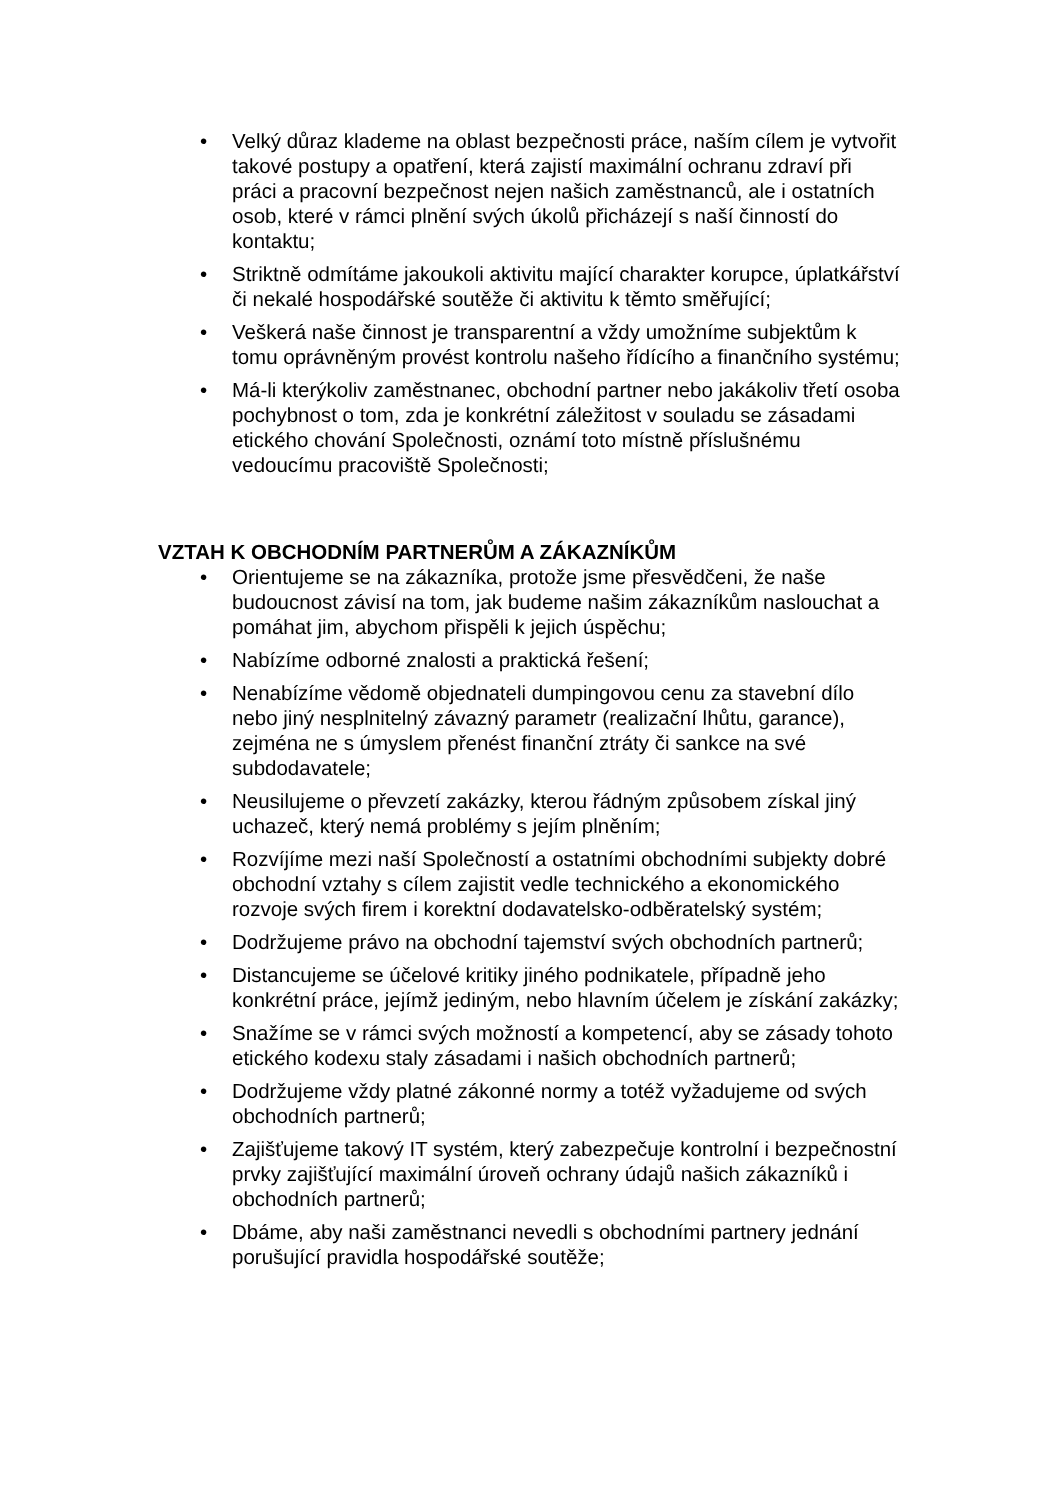• Velký důraz klademe na oblast bezpečnosti práce, naším cílem je vytvořit takové postupy a opatření, která zajistí maximální ochranu zdraví při práci a pracovní bezpečnost nejen našich zaměstnanců, ale i ostatních osob, které v rámci plnění svých úkolů přicházejí s naší činností do kontaktu;
• Striktně odmítáme jakoukoli aktivitu mající charakter korupce, úplatkářství či nekalé hospodářské soutěže či aktivitu k těmto směřující;
• Veškerá naše činnost je transparentní a vždy umožníme subjektům k tomu oprávněným provést kontrolu našeho řídícího a finančního systému;
• Má-li kterýkoliv zaměstnanec, obchodní partner nebo jakákoliv třetí osoba pochybnost o tom, zda je konkrétní záležitost v souladu se zásadami etického chování Společnosti, oznámí toto místně příslušnému vedoucímu pracoviště Společnosti;
VZTAH K OBCHODNÍM PARTNERŮM A ZÁKAZNÍKŮM
• Orientujeme se na zákazníka, protože jsme přesvědčeni, že naše budoucnost závisí na tom, jak budeme našim zákazníkům naslouchat a pomáhat jim, abychom přispěli k jejich úspěchu;
• Nabízíme odborné znalosti a praktická řešení;
• Nenabízíme vědomě objednateli dumpingovou cenu za stavební dílo nebo jiný nesplnitelný závazný parametr (realizační lhůtu, garance), zejména ne s úmyslem přenést finanční ztráty či sankce na své subdodavatele;
• Neusilujeme o převzetí zakázky, kterou řádným způsobem získal jiný uchazeč, který nemá problémy s jejím plněním;
• Rozvíjíme mezi naší Společností a ostatními obchodními subjekty dobré obchodní vztahy s cílem zajistit vedle technického a ekonomického rozvoje svých firem i korektní dodavatelsko-odběratelský systém;
• Dodržujeme právo na obchodní tajemství svých obchodních partnerů;
• Distancujeme se účelové kritiky jiného podnikatele, případně jeho konkrétní práce, jejímž jediným, nebo hlavním účelem je získání zakázky;
• Snažíme se v rámci svých možností a kompetencí, aby se zásady tohoto etického kodexu staly zásadami i našich obchodních partnerů;
• Dodržujeme vždy platné zákonné normy a totéž vyžadujeme od svých obchodních partnerů;
• Zajišťujeme takový IT systém, který zabezpečuje kontrolní i bezpečnostní prvky zajišťující maximální úroveň ochrany údajů našich zákazníků i obchodních partnerů;
• Dbáme, aby naši zaměstnanci nevedli s obchodními partnery jednání porušující pravidla hospodářské soutěže;